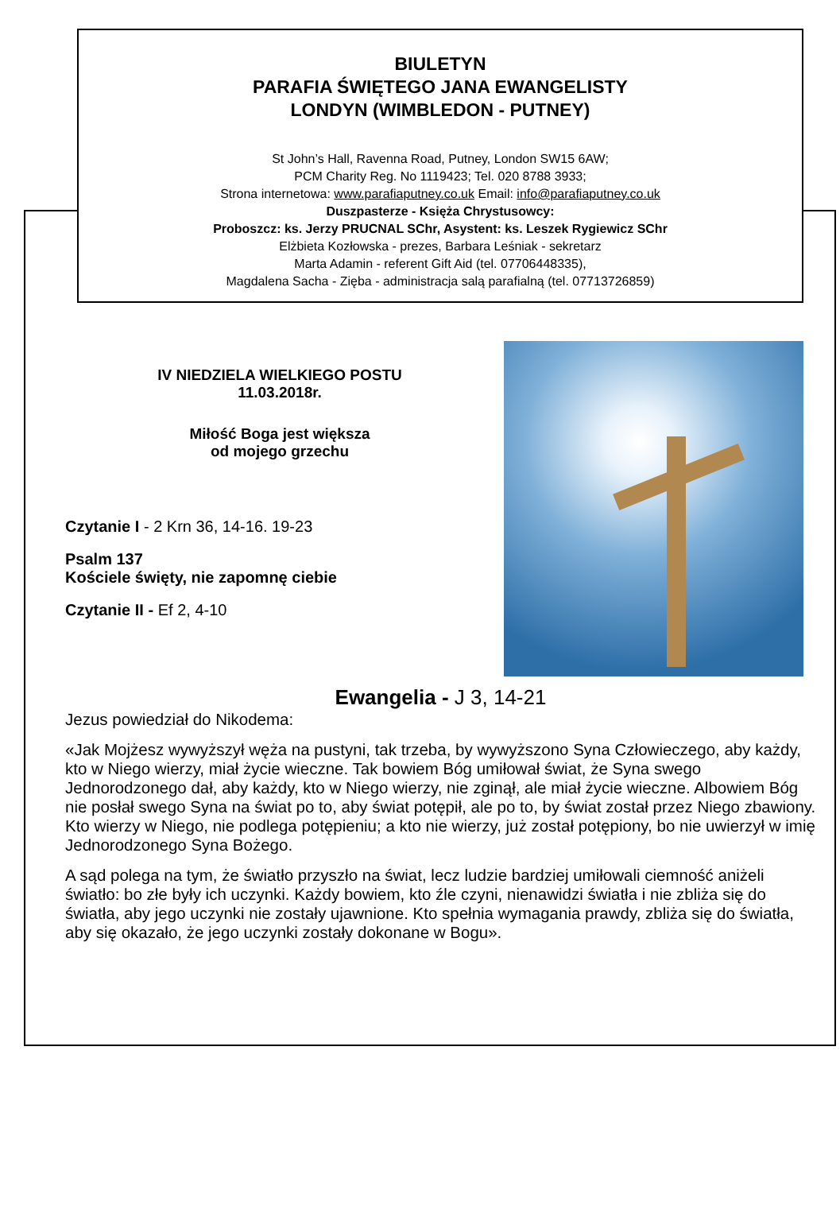BIULETYN
PARAFIA ŚWIĘTEGO JANA EWANGELISTY
LONDYN (WIMBLEDON - PUTNEY)
St John’s Hall, Ravenna Road, Putney, London SW15 6AW;
PCM Charity Reg. No 1119423; Tel. 020 8788 3933;
Strona internetowa: www.parafiaputney.co.uk Email: info@parafiaputney.co.uk
Duszpasterze - Księża Chrystusowcy:
Proboszcz: ks. Jerzy PRUCNAL SChr, Asystent: ks. Leszek Rygiewicz SChr
Elżbieta Kozłowska - prezes, Barbara Leśniak - sekretarz
Marta Adamin - referent Gift Aid (tel. 07706448335),
Magdalena Sacha - Zięba - administracja salą parafialną (tel. 07713726859)
IV NIEDZIELA WIELKIEGO POSTU
11.03.2018r.
Miłość Boga jest większa
od mojego grzechu
Czytanie I - 2 Krn 36, 14-16. 19-23
Psalm 137
Kościele święty, nie zapomnę ciebie
Czytanie II - Ef 2, 4-10
Ewangelia - J 3, 14-21
Jezus powiedział do Nikodema:
«Jak Mojżesz wywyższył węża na pustyni, tak trzeba, by wywyższono Syna Człowieczego, aby każdy, kto w Niego wierzy, miał życie wieczne. Tak bowiem Bóg umiłował świat, że Syna swego Jednorodzonego dał, aby każdy, kto w Niego wierzy, nie zginął, ale miał życie wieczne. Albowiem Bóg nie posłał swego Syna na świat po to, aby świat potępił, ale po to, by świat został przez Niego zbawiony. Kto wierzy w Niego, nie podlega potępieniu; a kto nie wierzy, już został potępiony, bo nie uwierzył w imię Jednorodzonego Syna Bożego.
A sąd polega na tym, że światło przyszło na świat, lecz ludzie bardziej umiłowali ciemność aniżeli światło: bo złe były ich uczynki. Każdy bowiem, kto źle czyni, nienawidzi światła i nie zbliża się do światła, aby jego uczynki nie zostały ujawnione. Kto spełnia wymagania prawdy, zbliża się do światła, aby się okazało, że jego uczynki zostały dokonane w Bogu».